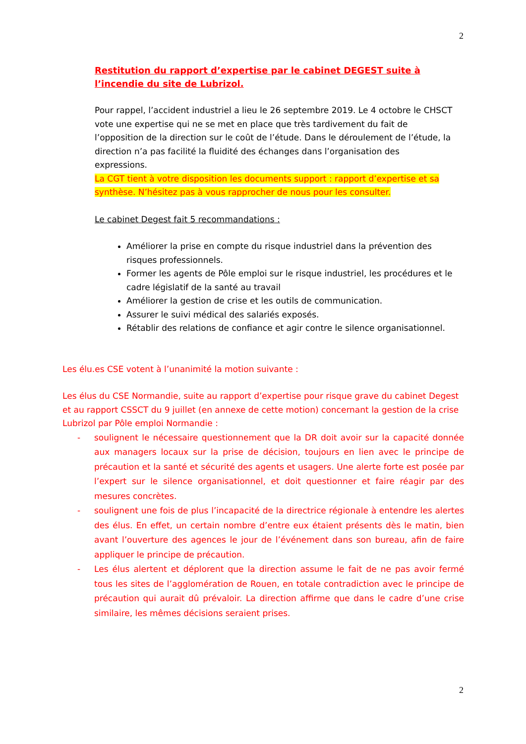2
Restitution du rapport d’expertise par le cabinet DEGEST suite à l’incendie du site de Lubrizol.
Pour rappel, l’accident industriel a lieu le 26 septembre 2019. Le 4 octobre le CHSCT vote une expertise qui ne se met en place que très tardivement du fait de l’opposition de la direction sur le coût de l’étude. Dans le déroulement de l’étude, la direction n’a pas facilité la fluidité des échanges dans l’organisation des expressions.
La CGT tient à votre disposition les documents support : rapport d’expertise et sa synthèse. N’hésitez pas à vous rapprocher de nous pour les consulter.
Le cabinet Degest fait 5 recommandations :
Améliorer la prise en compte du risque industriel dans la prévention des risques professionnels.
Former les agents de Pôle emploi sur le risque industriel, les procédures et le cadre législatif de la santé au travail
Améliorer la gestion de crise et les outils de communication.
Assurer le suivi médical des salariés exposés.
Rétablir des relations de confiance et agir contre le silence organisationnel.
Les élu.es CSE votent à l’unanimité la motion suivante :
Les élus du CSE Normandie, suite au rapport d’expertise pour risque grave du cabinet Degest et au rapport CSSCT du 9 juillet (en annexe de cette motion) concernant la gestion de la crise Lubrizol par Pôle emploi Normandie :
- soulignent le nécessaire questionnement que la DR doit avoir sur la capacité donnée aux managers locaux sur la prise de décision, toujours en lien avec le principe de précaution et la santé et sécurité des agents et usagers. Une alerte forte est posée par l’expert sur le silence organisationnel, et doit questionner et faire réagir par des mesures concrètes.
- soulignent une fois de plus l’incapacité de la directrice régionale à entendre les alertes des élus. En effet, un certain nombre d’entre eux étaient présents dès le matin, bien avant l’ouverture des agences le jour de l’événement dans son bureau, afin de faire appliquer le principe de précaution.
- Les élus alertent et déplorent que la direction assume le fait de ne pas avoir fermé tous les sites de l’agglomération de Rouen, en totale contradiction avec le principe de précaution qui aurait dû prévaloir. La direction affirme que dans le cadre d’une crise similaire, les mêmes décisions seraient prises.
2